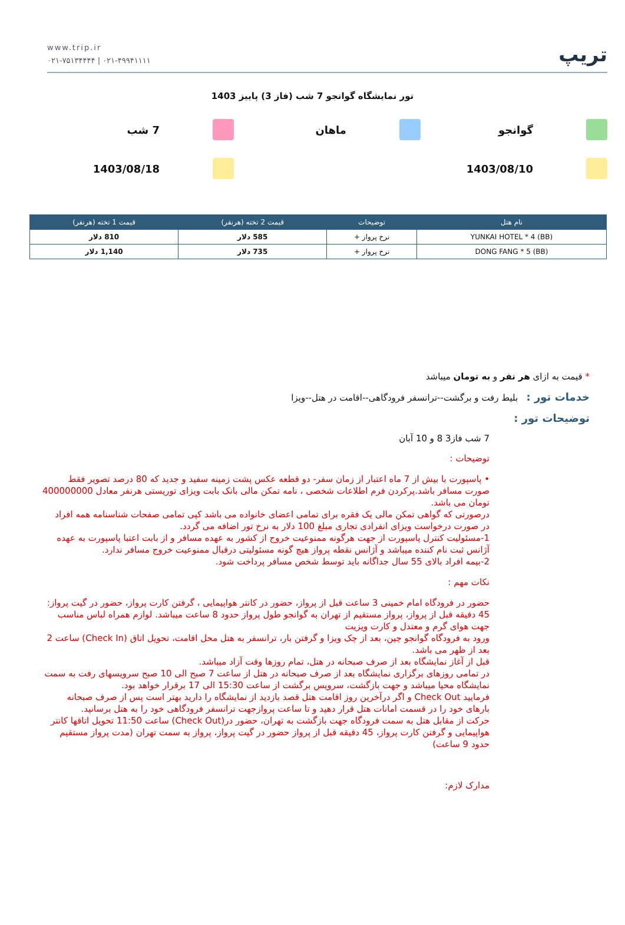www.trip.ir
۰۲۱-۷۵۱۳۴۴۴۴ | ۰۲۱-۴۹۹۴۱۱۱۱
تریپ
تور نمایشگاه گوانجو 7 شب (فاز 3) پاییز 1403
گوانجو
ماهان
7 شب
1403/08/10
1403/08/18
| نام هتل | توضیحات | قیمت 2 تخته (هرنفر) | قیمت 1 تخته (هرنفر) |
| --- | --- | --- | --- |
| YUNKAI HOTEL * 4 (BB) | نرخ پرواز + | 585 دلار | 810 دلار |
| DONG FANG * 5 (BB) | نرخ پرواز + | 735 دلار | 1,140 دلار |
* قیمت به ازای هر نفر و به تومان میباشد
خدمات تور : بلیط رفت و برگشت--ترانسفر فرودگاهی--اقامت در هتل--ویزا
توضیحات تور :
7 شب فاز3 8 و 10 آبان
توضیحات :
• پاسپورت با بیش از 7 ماه اعتبار از زمان سفر- دو قطعه عکس پشت زمینه سفید و جدید که 80 درصد تصویر فقط صورت مسافر باشد.پرکردن فرم اطلاعات شخصی ، نامه تمکن مالی بانک بابت ویزای توریستی هرنفر معادل 400000000 تومان می باشد.
درصورتی که گواهی تمکن مالی یک فقره برای تمامی اعضای خانواده می باشد کپی تمامی صفحات شناسنامه همه افراد
در صورت درخواست ویزای انفرادی تجاری مبلغ 100 دلار به نرخ تور اضافه می گردد.
1-مسئولیت کنترل پاسپورت از جهت هرگونه ممنوعیت خروج از کشور به عهده مسافر و از بابت اعتبا پاسپورت به عهده آژانس ثبت نام کننده میباشد و آژانس نقطه پرواز هیچ گونه مسئولیتی درقبال ممنوعیت خروج مسافر ندارد.
2-بیمه افراد بالای 55 سال جداگانه باید توسط شخص مسافر پرداخت شود.
نکات مهم :
حضور در فرودگاه امام خمینی 3 ساعت قبل از پرواز، حضور در کانتر هواپیمایی ، گرفتن کارت پرواز، حضور در گیت پرواز: 45 دقیقه قبل از پرواز، پرواز مستقیم از تهران به گوانجو طول پرواز حدود 8 ساعت میباشد. لوازم همراه لباس مناسب جهت هوای گرم و معتدل و کارت ویزیت
ورود به فرودگاه گوانجو چین، بعد از چک ویزا و گرفتن بار، ترانسفر به هتل محل اقامت، تحویل اتاق (Check In) ساعت 2 بعد از ظهر می باشد.
قبل از آغاز نمایشگاه بعد از صرف صبحانه در هتل، تمام روزها وقت آزاد میباشد.
در تمامی روزهای برگزاری نمایشگاه بعد از صرف صبحانه در هتل از ساعت 7 صبح الی 10 صبح سرویسهای رفت به سمت نمایشگاه محیا میباشد و جهت بازگشت، سرویس برگشت از ساعت 15:30 الی 17 برقرار خواهد بود.
فرمایید Check Out و اگر درآخرین روز اقامت هتل قصد بازدید از نمایشگاه را دارید بهتر است پس از صرف صبحانه بارهای خود را در قسمت امانات هتل قرار دهید و تا ساعت پروازجهت ترانسفر فرودگاهی خود را به هتل برسانید.
حرکت از مقابل هتل به سمت فرودگاه جهت بازگشت به تهران، حضور در(Check Out) ساعت 11:50 تحویل اتاقها کانتر هواپیمایی و گرفتن کارت پرواز، 45 دقیقه قبل از پرواز حضور در گیت پرواز، پرواز به سمت تهران (مدت پرواز مستقیم حدود 9 ساعت)
مدارک لازم: